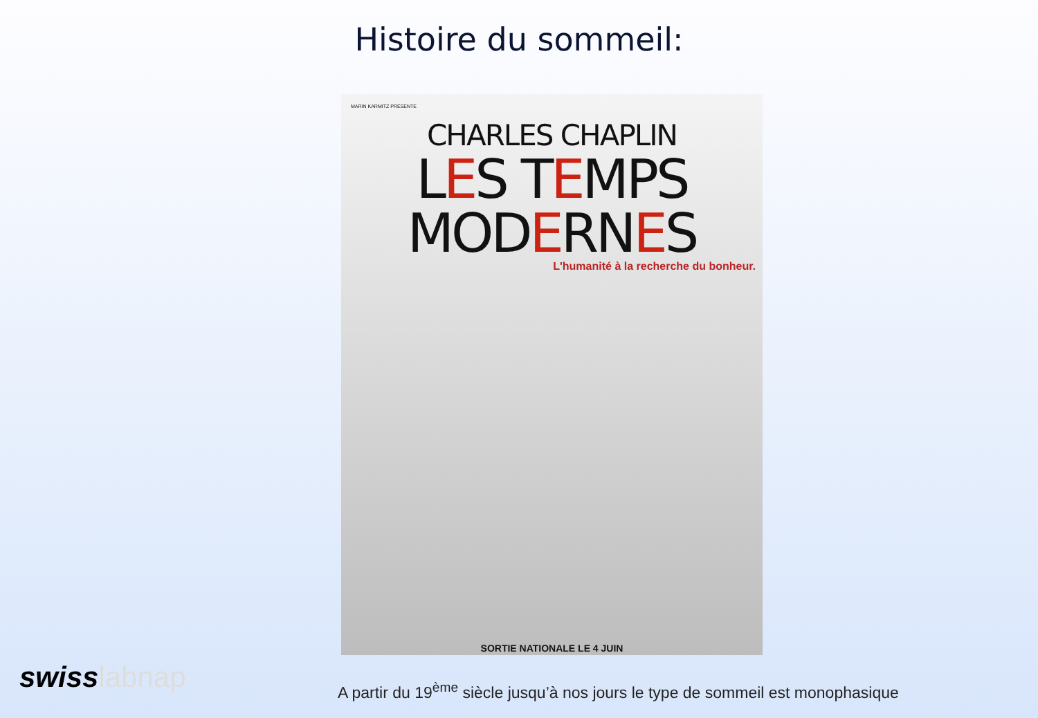Histoire du sommeil:
MARIN KARMITZ PRÉSENTE
CHARLES CHAPLIN
LES TEMPS MODERNES
L'humanité à la recherche du bonheur.
SORTIE NATIONALE LE 4 JUIN
swisslabnap
A partir du 19<sup>ème</sup> siècle jusqu’à nos jours le type de sommeil est monophasique